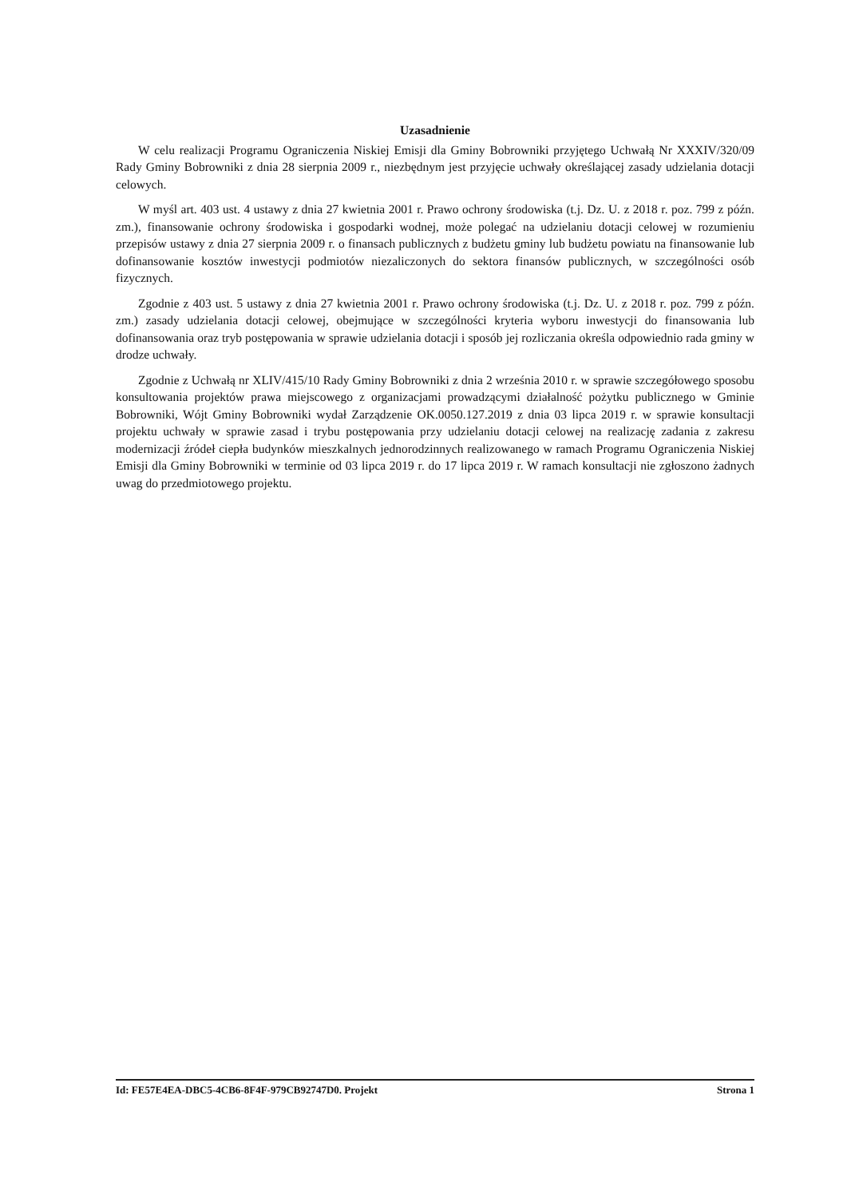Uzasadnienie
W celu realizacji Programu Ograniczenia Niskiej Emisji dla Gminy Bobrowniki przyjętego Uchwałą Nr XXXIV/320/09 Rady Gminy Bobrowniki z dnia 28 sierpnia 2009 r., niezbędnym jest przyjęcie uchwały określającej zasady udzielania dotacji celowych.
W myśl art. 403 ust. 4 ustawy z dnia 27 kwietnia 2001 r. Prawo ochrony środowiska (t.j. Dz. U. z 2018 r. poz. 799 z późn. zm.), finansowanie ochrony środowiska i gospodarki wodnej, może polegać na udzielaniu dotacji celowej w rozumieniu przepisów ustawy z dnia 27 sierpnia 2009 r. o finansach publicznych z budżetu gminy lub budżetu powiatu na finansowanie lub dofinansowanie kosztów inwestycji podmiotów niezaliczonych do sektora finansów publicznych, w szczególności osób fizycznych.
Zgodnie z 403 ust. 5 ustawy z dnia 27 kwietnia 2001 r. Prawo ochrony środowiska (t.j. Dz. U. z 2018 r. poz. 799 z późn. zm.) zasady udzielania dotacji celowej, obejmujące w szczególności kryteria wyboru inwestycji do finansowania lub dofinansowania oraz tryb postępowania w sprawie udzielania dotacji i sposób jej rozliczania określa odpowiednio rada gminy w drodze uchwały.
Zgodnie z Uchwałą nr XLIV/415/10 Rady Gminy Bobrowniki z dnia 2 września 2010 r. w sprawie szczegółowego sposobu konsultowania projektów prawa miejscowego z organizacjami prowadzącymi działalność pożytku publicznego w Gminie Bobrowniki, Wójt Gminy Bobrowniki wydał Zarządzenie OK.0050.127.2019 z dnia 03 lipca 2019 r. w sprawie konsultacji projektu uchwały w sprawie zasad i trybu postępowania przy udzielaniu dotacji celowej na realizację zadania z zakresu modernizacji źródeł ciepła budynków mieszkalnych jednorodzinnych realizowanego w ramach Programu Ograniczenia Niskiej Emisji dla Gminy Bobrowniki w terminie od 03 lipca 2019 r. do 17 lipca 2019 r. W ramach konsultacji nie zgłoszono żadnych uwag do przedmiotowego projektu.
Id: FE57E4EA-DBC5-4CB6-8F4F-979CB92747D0. Projekt Strona 1